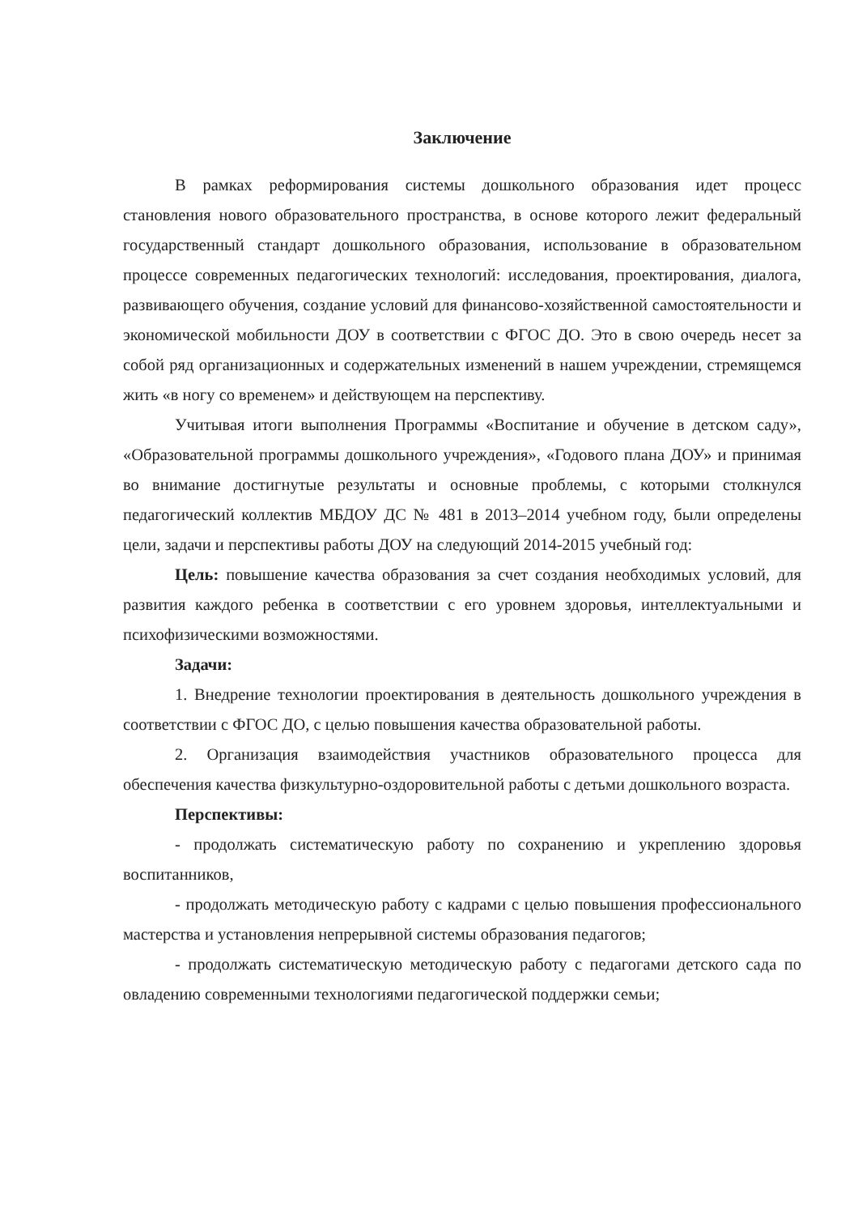Заключение
В рамках реформирования системы дошкольного образования идет процесс становления нового образовательного пространства, в основе которого лежит федеральный государственный стандарт дошкольного образования, использование в образовательном процессе современных педагогических технологий: исследования, проектирования, диалога, развивающего обучения, создание условий для финансово-хозяйственной самостоятельности и экономической мобильности ДОУ в соответствии с ФГОС ДО. Это в свою очередь несет за собой ряд организационных и содержательных изменений в нашем учреждении, стремящемся жить «в ногу со временем» и действующем на перспективу.
Учитывая итоги выполнения Программы «Воспитание и обучение в детском саду», «Образовательной программы дошкольного учреждения», «Годового плана ДОУ» и принимая во внимание достигнутые результаты и основные проблемы, с которыми столкнулся педагогический коллектив МБДОУ ДС № 481 в 2013–2014 учебном году, были определены цели, задачи и перспективы работы ДОУ на следующий 2014-2015 учебный год:
Цель: повышение качества образования за счет создания необходимых условий, для развития каждого ребенка в соответствии с его уровнем здоровья, интеллектуальными и психофизическими возможностями.
Задачи:
1. Внедрение технологии проектирования в деятельность дошкольного учреждения в соответствии с ФГОС ДО, с целью повышения качества образовательной работы.
2. Организация взаимодействия участников образовательного процесса для обеспечения качества физкультурно-оздоровительной работы с детьми дошкольного возраста.
Перспективы:
- продолжать систематическую работу по сохранению и укреплению здоровья воспитанников,
- продолжать методическую работу с кадрами с целью повышения профессионального мастерства и установления непрерывной системы образования педагогов;
- продолжать систематическую методическую работу с педагогами детского сада по овладению современными технологиями педагогической поддержки семьи;